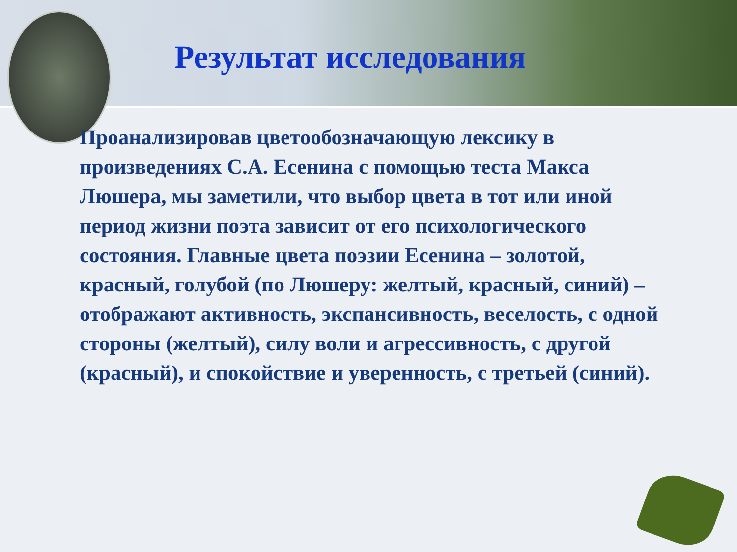Результат исследования
Проанализировав цветообозначающую лексику в произведениях С.А. Есенина с помощью теста Макса Люшера, мы заметили, что выбор цвета в тот или иной период жизни поэта зависит от его психологического состояния. Главные цвета поэзии Есенина – золотой, красный, голубой (по Люшеру: желтый, красный, синий) – отображают активность, экспансивность, веселость, с одной стороны (желтый), силу воли и агрессивность, с другой (красный), и спокойствие и уверенность, с третьей (синий).